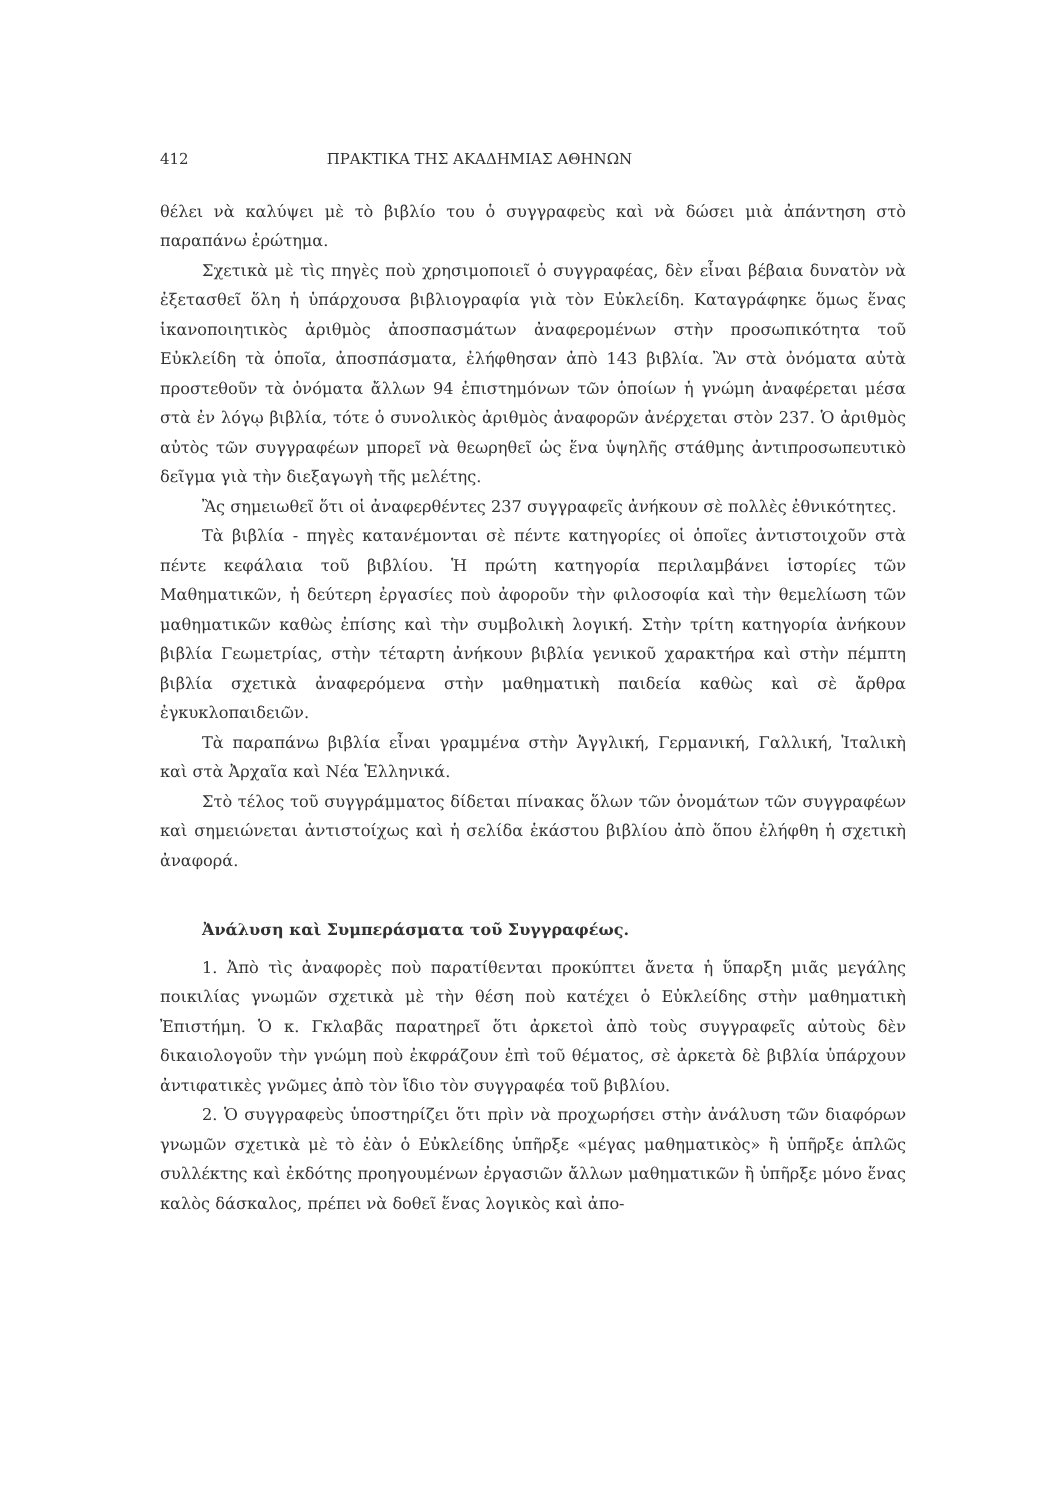412 ΠΡΑΚΤΙΚΑ ΤΗΣ ΑΚΑΔΗΜΙΑΣ ΑΘΗΝΩΝ
θέλει νὰ καλύψει μὲ τὸ βιβλίο του ὁ συγγραφεὺς καὶ νὰ δώσει μιὰ ἀπάντηση στὸ παραπάνω ἐρώτημα.
Σχετικὰ μὲ τὶς πηγὲς ποὺ χρησιμοποιεῖ ὁ συγγραφέας, δὲν εἶναι βέβαια δυνατὸν νὰ ἐξετασθεῖ ὅλη ἡ ὑπάρχουσα βιβλιογραφία γιὰ τὸν Εὐκλείδη. Καταγράφηκε ὅμως ἕνας ἱκανοποιητικὸς ἀριθμὸς ἀποσπασμάτων ἀναφερομένων στὴν προσωπικότητα τοῦ Εὐκλείδη τὰ ὁποῖα, ἀποσπάσματα, ἐλήφθησαν ἀπὸ 143 βιβλία. Ἂν στὰ ὀνόματα αὐτὰ προστεθοῦν τὰ ὀνόματα ἄλλων 94 ἐπιστημόνων τῶν ὁποίων ἡ γνώμη ἀναφέρεται μέσα στὰ ἐν λόγῳ βιβλία, τότε ὁ συνολικὸς ἀριθμὸς ἀναφορῶν ἀνέρχεται στὸν 237. Ὁ ἀριθμὸς αὐτὸς τῶν συγγραφέων μπορεῖ νὰ θεωρηθεῖ ὡς ἕνα ὑψηλῆς στάθμης ἀντιπροσωπευτικὸ δεῖγμα γιὰ τὴν διεξαγωγὴ τῆς μελέτης.
Ἂς σημειωθεῖ ὅτι οἱ ἀναφερθέντες 237 συγγραφεῖς ἀνήκουν σὲ πολλὲς ἐθνικότητες.
Τὰ βιβλία - πηγὲς κατανέμονται σὲ πέντε κατηγορίες οἱ ὁποῖες ἀντιστοιχοῦν στὰ πέντε κεφάλαια τοῦ βιβλίου. Ἡ πρώτη κατηγορία περιλαμβάνει ἱστορίες τῶν Μαθηματικῶν, ἡ δεύτερη ἐργασίες ποὺ ἀφοροῦν τὴν φιλοσοφία καὶ τὴν θεμελίωση τῶν μαθηματικῶν καθὼς ἐπίσης καὶ τὴν συμβολικὴ λογική. Στὴν τρίτη κατηγορία ἀνήκουν βιβλία Γεωμετρίας, στὴν τέταρτη ἀνήκουν βιβλία γενικοῦ χαρακτήρα καὶ στὴν πέμπτη βιβλία σχετικὰ ἀναφερόμενα στὴν μαθηματικὴ παιδεία καθὼς καὶ σὲ ἄρθρα ἐγκυκλοπαιδειῶν.
Τὰ παραπάνω βιβλία εἶναι γραμμένα στὴν Ἀγγλική, Γερμανική, Γαλλική, Ἰταλικὴ καὶ στὰ Ἀρχαῖα καὶ Νέα Ἑλληνικά.
Στὸ τέλος τοῦ συγγράμματος δίδεται πίνακας ὅλων τῶν ὀνομάτων τῶν συγγραφέων καὶ σημειώνεται ἀντιστοίχως καὶ ἡ σελίδα ἑκάστου βιβλίου ἀπὸ ὅπου ἐλήφθη ἡ σχετικὴ ἀναφορά.
Ἀνάλυση καὶ Συμπεράσματα τοῦ Συγγραφέως.
1. Ἀπὸ τὶς ἀναφορὲς ποὺ παρατίθενται προκύπτει ἄνετα ἡ ὕπαρξη μιᾶς μεγάλης ποικιλίας γνωμῶν σχετικὰ μὲ τὴν θέση ποὺ κατέχει ὁ Εὐκλείδης στὴν μαθηματικὴ Ἐπιστήμη. Ὁ κ. Γκλαβᾶς παρατηρεῖ ὅτι ἀρκετοὶ ἀπὸ τοὺς συγγραφεῖς αὐτοὺς δὲν δικαιολογοῦν τὴν γνώμη ποὺ ἐκφράζουν ἐπὶ τοῦ θέματος, σὲ ἀρκετὰ δὲ βιβλία ὑπάρχουν ἀντιφατικὲς γνῶμες ἀπὸ τὸν ἴδιο τὸν συγγραφέα τοῦ βιβλίου.
2. Ὁ συγγραφεὺς ὑποστηρίζει ὅτι πρὶν νὰ προχωρήσει στὴν ἀνάλυση τῶν διαφόρων γνωμῶν σχετικὰ μὲ τὸ ἐὰν ὁ Εὐκλείδης ὑπῆρξε «μέγας μαθηματικὸς» ἢ ὑπῆρξε ἁπλῶς συλλέκτης καὶ ἐκδότης προηγουμένων ἐργασιῶν ἄλλων μαθηματικῶν ἢ ὑπῆρξε μόνο ἕνας καλὸς δάσκαλος, πρέπει νὰ δοθεῖ ἕνας λογικὸς καὶ ἀπο-